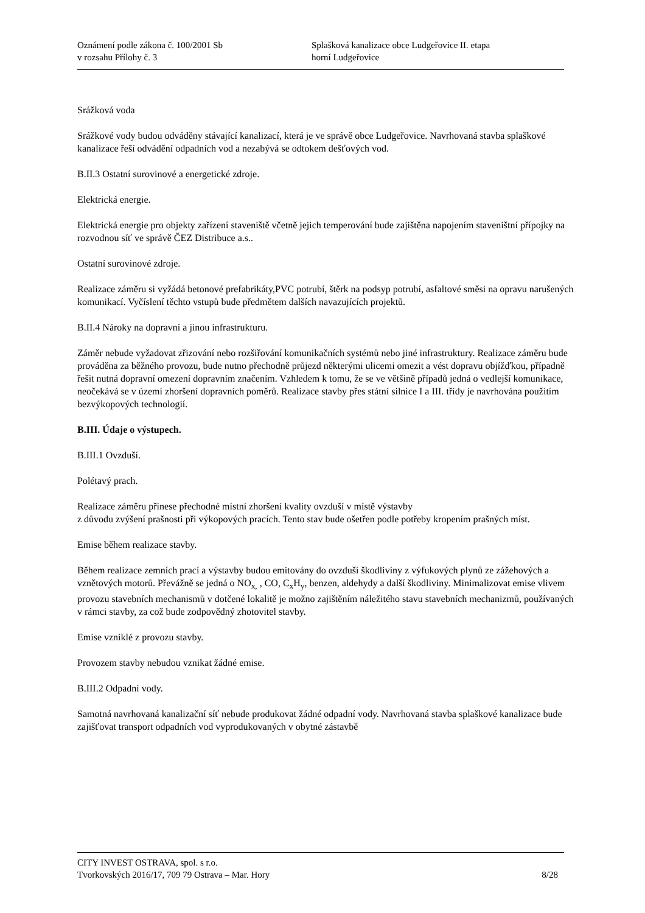Oznámení podle zákona č. 100/2001 Sb Splašková kanalizace obce Ludgeřovice II. etapa
v rozsahu Přílohy č. 3 horní Ludgeřovice
Srážková voda
Srážkové vody budou odváděny stávající kanalizací, která je ve správě obce Ludgeřovice. Navrhovaná stavba splaškové kanalizace řeší odvádění odpadních vod a nezabývá se odtokem dešťových vod.
B.II.3 Ostatní surovinové a energetické zdroje.
Elektrická energie.
Elektrická energie pro objekty zařízení staveniště včetně jejich temperování bude zajištěna napojením staveništní přípojky na rozvodnou síť ve správě ČEZ Distribuce a.s..
Ostatní surovinové zdroje.
Realizace záměru si vyžádá betonové prefabrikáty,PVC potrubí, štěrk na podsyp potrubí, asfaltové směsi na opravu narušených komunikací. Vyčíslení těchto vstupů bude předmětem dalších navazujících projektů.
B.II.4 Nároky na dopravní a jinou infrastrukturu.
Záměr nebude vyžadovat zřizování nebo rozšiřování komunikačních systémů nebo jiné infrastruktury. Realizace záměru bude prováděna za běžného provozu, bude nutno přechodně průjezd některými ulicemi omezit a vést dopravu objížďkou, případně řešit nutná dopravní omezení dopravním značením. Vzhledem k tomu, že se ve většině případů jedná o vedlejší komunikace, neočekává se v území zhoršení dopravních poměrů. Realizace stavby přes státní silnice I a III. třídy je navrhována použitím bezvýkopových technologií.
B.III. Údaje o výstupech.
B.III.1 Ovzduší.
Polétavý prach.
Realizace záměru přinese přechodné místní zhoršení kvality ovzduší v místě výstavby
z důvodu zvýšení prašnosti při výkopových pracích. Tento stav bude ošetřen podle potřeby kropením prašných míst.
Emise během realizace stavby.
Během realizace zemních prací a výstavby budou emitovány do ovzduší škodliviny z výfukových plynů ze zážehových a vznětových motorů. Převážně se jedná o NO<sub>x,</sub> , CO, C<sub>x</sub>H<sub>y</sub>, benzen, aldehydy a další škodliviny. Minimalizovat emise vlivem provozu stavebních mechanismů v dotčené lokalitě je možno zajištěním náležitého stavu stavebních mechanizmů, používaných v rámci stavby, za což bude zodpovědný zhotovitel stavby.
Emise vzniklé z provozu stavby.
Provozem stavby nebudou vznikat žádné emise.
B.III.2 Odpadní vody.
Samotná navrhovaná kanalizační síť nebude produkovat žádné odpadní vody. Navrhovaná stavba splaškové kanalizace bude zajišťovat transport odpadních vod vyprodukovaných v obytné zástavbě
CITY INVEST OSTRAVA, spol. s r.o.
Tvorkovských 2016/17, 709 79 Ostrava – Mar. Hory 8/28